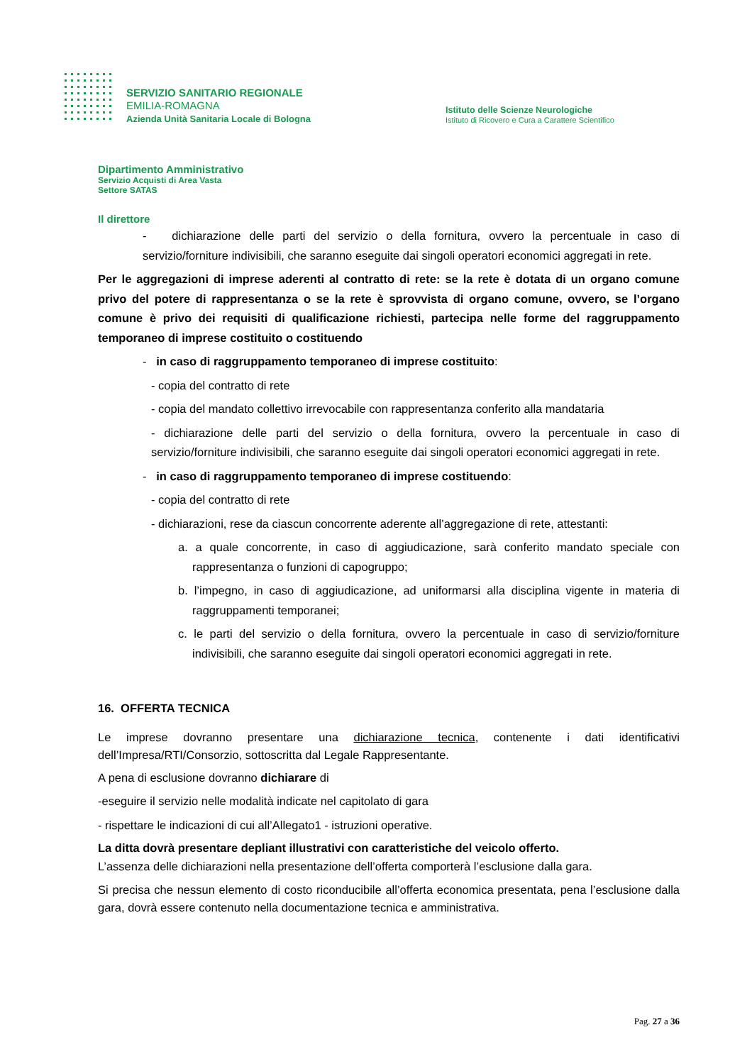SERVIZIO SANITARIO REGIONALE
EMILIA-ROMAGNA
Azienda Unità Sanitaria Locale di Bologna
Istituto delle Scienze Neurologiche
Istituto di Ricovero e Cura a Carattere Scientifico
Dipartimento Amministrativo
Servizio Acquisti di Area Vasta
Settore SATAS
Il direttore
- dichiarazione delle parti del servizio o della fornitura, ovvero la percentuale in caso di servizio/forniture indivisibili, che saranno eseguite dai singoli operatori economici aggregati in rete.
Per le aggregazioni di imprese aderenti al contratto di rete: se la rete è dotata di un organo comune privo del potere di rappresentanza o se la rete è sprovvista di organo comune, ovvero, se l’organo comune è privo dei requisiti di qualificazione richiesti, partecipa nelle forme del raggruppamento temporaneo di imprese costituito o costituendo
- in caso di raggruppamento temporaneo di imprese costituito:
- copia del contratto di rete
- copia del mandato collettivo irrevocabile con rappresentanza conferito alla mandataria
- dichiarazione delle parti del servizio o della fornitura, ovvero la percentuale in caso di servizio/forniture indivisibili, che saranno eseguite dai singoli operatori economici aggregati in rete.
- in caso di raggruppamento temporaneo di imprese costituendo:
- copia del contratto di rete
- dichiarazioni, rese da ciascun concorrente aderente all’aggregazione di rete, attestanti:
a. a quale concorrente, in caso di aggiudicazione, sarà conferito mandato speciale con rappresentanza o funzioni di capogruppo;
b. l’impegno, in caso di aggiudicazione, ad uniformarsi alla disciplina vigente in materia di raggruppamenti temporanei;
c. le parti del servizio o della fornitura, ovvero la percentuale in caso di servizio/forniture indivisibili, che saranno eseguite dai singoli operatori economici aggregati in rete.
16. OFFERTA TECNICA
Le imprese dovranno presentare una dichiarazione tecnica, contenente i dati identificativi dell’Impresa/RTI/Consorzio, sottoscritta dal Legale Rappresentante.
A pena di esclusione dovranno dichiarare di
-eseguire il servizio nelle modalità indicate nel capitolato di gara
- rispettare le indicazioni di cui all’Allegato1 - istruzioni operative.
La ditta dovrà presentare depliant illustrativi con caratteristiche del veicolo offerto.
L’assenza delle dichiarazioni nella presentazione dell’offerta comporterà l’esclusione dalla gara.
Si precisa che nessun elemento di costo riconducibile all’offerta economica presentata, pena l’esclusione dalla gara, dovrà essere contenuto nella documentazione tecnica e amministrativa.
Pag. 27 a 36